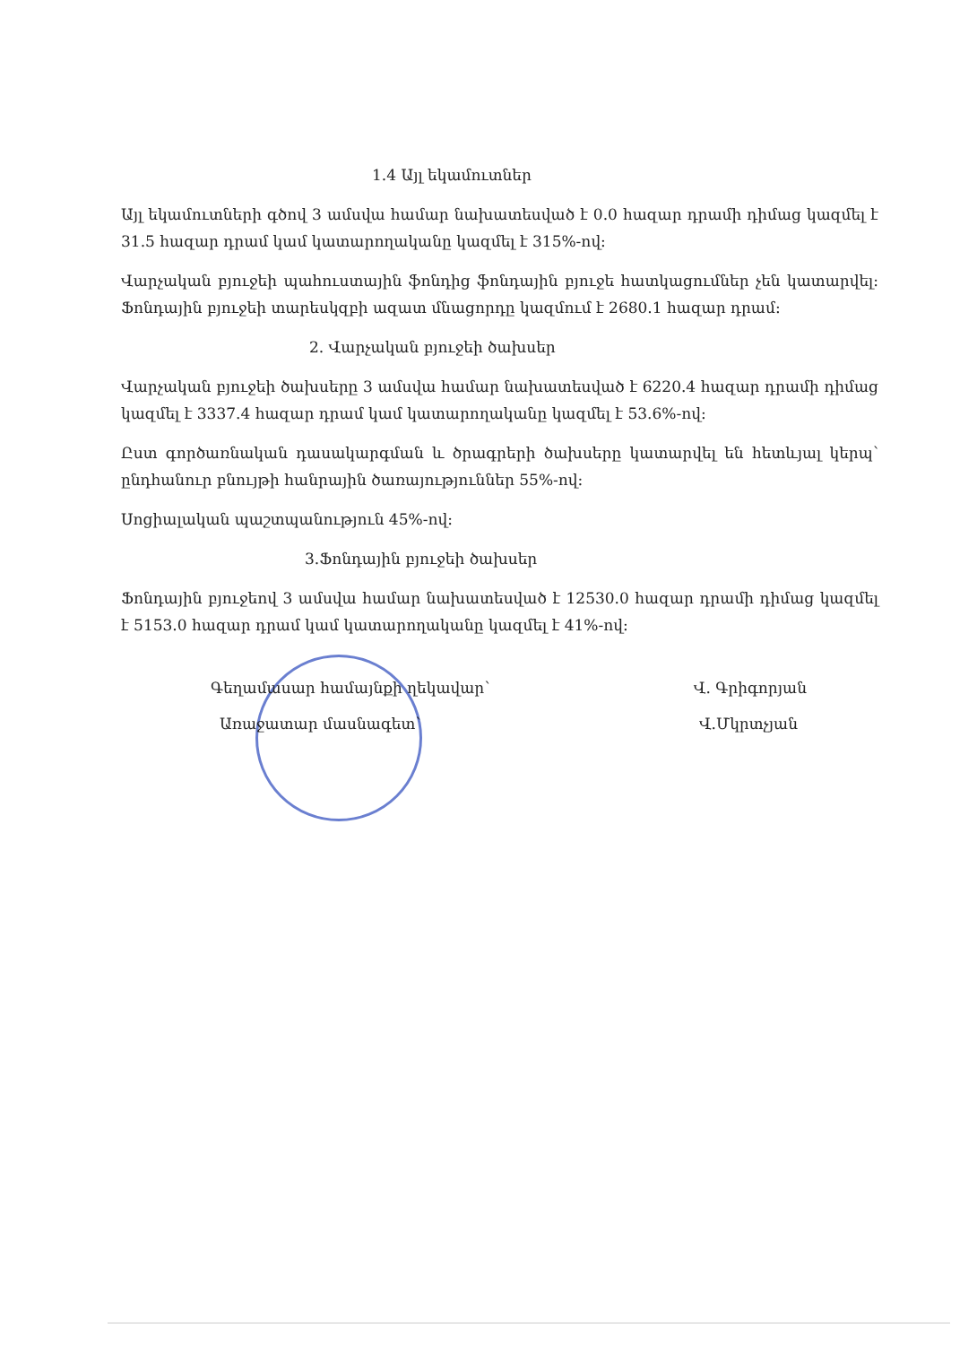1.4 Այլ եկամուտներ
Այլ եկամուտների գծով 3 ամսվա համար նախատեսված է 0.0 հազար դրամի դիմաց կազմել է 31.5 հազար դրամ կամ կատարողականը կազմել է 315%-ով:
Վարչական բյուջեի պահուստային ֆոնդից ֆոնդային բյուջե հատկացումներ չեն կատարվել: Ֆոնդային բյուջեի տարեսկզբի ազատ մնացորդը կազմում է 2680.1 հազար դրամ:
2. Վարչական բյուջեի ծախսեր
Վարչական բյուջեի ծախսերը 3 ամսվա համար նախատեսված է 6220.4 հազար դրամի դիմաց կազմել է 3337.4 հազար դրամ կամ կատարողականը կազմել է 53.6%-ով:
Ըստ գործառնական դասակարգման և ծրագրերի ծախսերը կատարվել են հետևյալ կերպ՝ ընդհանուր բնույթի հանրային ծառայություններ 55%-ով:
Սոցիալական պաշտպանություն 45%-ով:
3.Ֆոնդային բյուջեի ծախսեր
Ֆոնդային բյուջեով 3 ամսվա համար նախատեսված է 12530.0 հազար դրամի դիմաց կազմել է 5153.0 հազար դրամ կամ կատարողականը կազմել է 41%-ով:
Գեղամասար համայնքի ղեկավար՝ Վ. Գրիգորյան
Առաջատար մասնագետ՝ Վ.Մկրտչյան